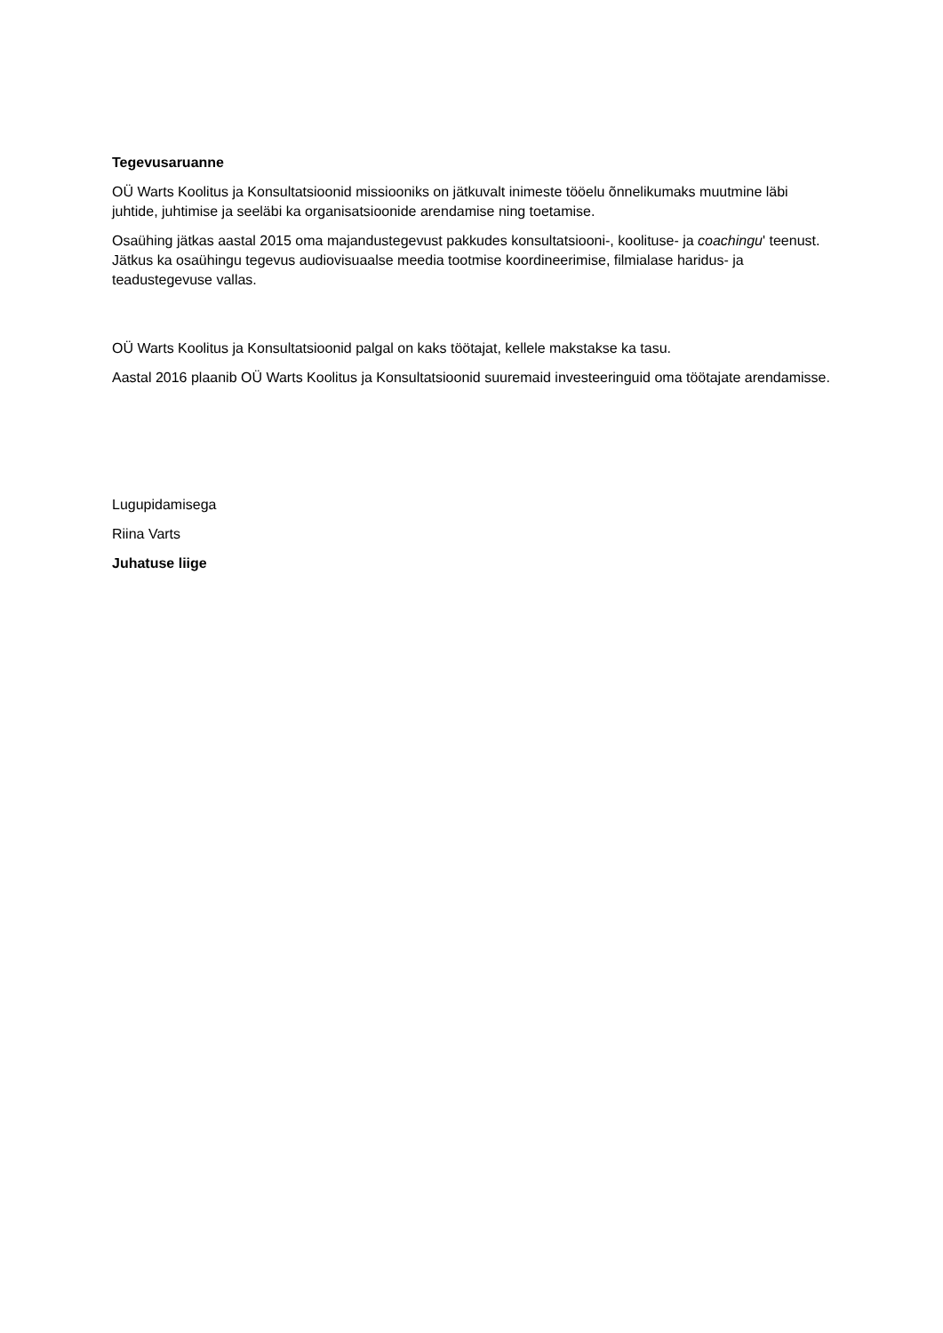Tegevusaruanne
OÜ Warts Koolitus ja Konsultatsioonid missiooniks on jätkuvalt inimeste tööelu õnnelikumaks muutmine läbi juhtide, juhtimise ja seeläbi ka organisatsioonide arendamise ning toetamise.
Osaühing jätkas aastal 2015 oma majandustegevust pakkudes konsultatsiooni-, koolituse- ja coachingu' teenust. Jätkus ka osaühingu tegevus audiovisuaalse meedia tootmise koordineerimise, filmialase haridus- ja teadustegevuse vallas.
OÜ Warts Koolitus ja Konsultatsioonid palgal on kaks töötajat, kellele makstakse ka tasu.
Aastal 2016 plaanib OÜ Warts Koolitus ja Konsultatsioonid suuremaid investeeringuid oma töötajate arendamisse.
Lugupidamisega
Riina Varts
Juhatuse liige